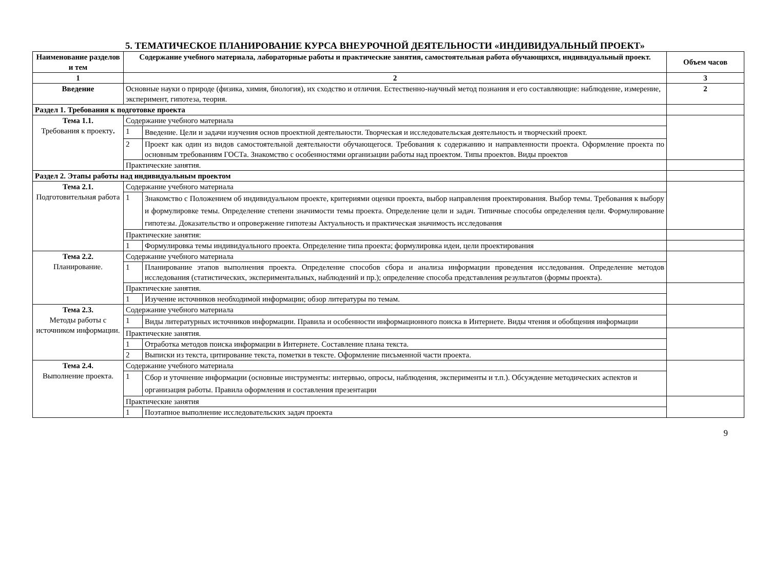5. ТЕМАТИЧЕСКОЕ ПЛАНИРОВАНИЕ КУРСА ВНЕУРОЧНОЙ ДЕЯТЕЛЬНОСТИ «ИНДИВИДУАЛЬНЫЙ ПРОЕКТ»
| Наименование разделов и тем | Содержание учебного материала, лабораторные работы и практические занятия, самостоятельная работа обучающихся, индивидуальный проект. | | Объем часов |
| --- | --- | --- | --- |
| 1 | 2 | | 3 |
| Введение | Основные науки о природе (физика, химия, биология), их сходство и отличия. Естественно-научный метод познания и его составляющие: наблюдение, измерение, эксперимент, гипотеза, теория. | | 2 |
| Раздел 1. Требования к подготовке проекта | | | |
| Тема 1.1. Требования к проекту . | Содержание учебного материала | | |
| | 1 | Введение. Цели и задачи изучения основ проектной деятельности. Творческая и исследовательская деятельность и творческий проект. | |
| | 2 | Проект как один из видов самостоятельной деятельности обучающегося. Требования к содержанию и направленности проекта. Оформление проекта по основным требованиям ГОСТа. Знакомство с особенностями организации работы над проектом. Типы проектов. Виды проектов | |
| | Практические занятия. | | |
| Раздел 2. Этапы работы над индивидуальным проектом | | | |
| Тема 2.1. Подготовительная работа | Содержание учебного материала | | |
| | 1 | Знакомство с Положением об индивидуальном проекте, критериями оценки проекта, выбор направления проектирования. Выбор темы. Требования к выбору и формулировке темы. Определение степени значимости темы проекта. Определение цели и задач. Типичные способы определения цели. Формулирование гипотезы. Доказательство и опровержение гипотезы Актуальность и практическая значимость исследования | |
| | Практические занятия: | | |
| | 1 | Формулировка темы индивидуального проекта. Определение типа проекта; формулировка идеи, цели проектирования | |
| Тема 2.2. Планирование. | Содержание учебного материала | | |
| | 1 | Планирование этапов выполнения проекта. Определение способов сбора и анализа информации проведения исследования. Определение методов исследования (статистических, экспериментальных, наблюдений и пр.); определение способа представления результатов (формы проекта). | |
| | Практические занятия. | | |
| | 1 | Изучение источников необходимой информации; обзор литературы по темам. | |
| Тема 2.3. Методы работы с источником информации. | Содержание учебного материала | | |
| | 1 | Виды литературных источников информации. Правила и особенности информационного поиска в Интернете. Виды чтения и обобщения информации | |
| | Практические занятия. | | |
| | 1 | Отработка методов поиска информации в Интернете. Составление плана текста. | |
| | 2 | Выписки из текста, цитирование текста, пометки в тексте. Оформление письменной части проекта. | |
| Тема 2.4. Выполнение проекта. | Содержание учебного материала | | |
| | 1 | Сбор и уточнение информации (основные инструменты: интервью, опросы, наблюдения, эксперименты и т.п.). Обсуждение методических аспектов и организация работы. Правила оформления и составления презентации | |
| | Практические занятия | | |
| | 1 | Поэтапное выполнение исследовательских задач проекта | |
9